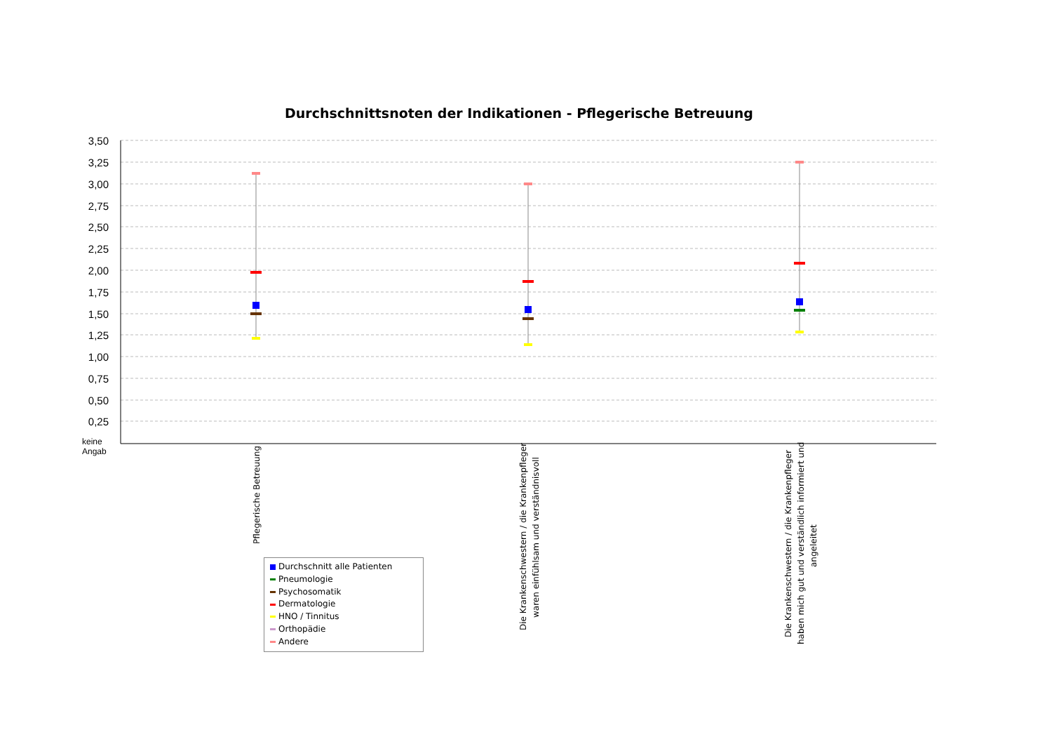Durchschnittsnoten der Indikationen - Pflegerische Betreuung
3,50
3,25
3,00
2,75
2,50
2,25
2,00
1,75
1,50
1,25
1,00
0,75
0,50
0,25
keine
Angab
Pflegerische Betreuung
Die Krankenschwestern / die Krankenpfleger
waren einfühlsam und verständnisvoll
Die Krankenschwestern / die Krankenpfleger
haben mich gut und verständlich informiert und
angeleitet
Durchschnitt alle Patienten
Pneumologie
Psychosomatik
Dermatologie
HNO / Tinnitus
Orthopädie
Andere